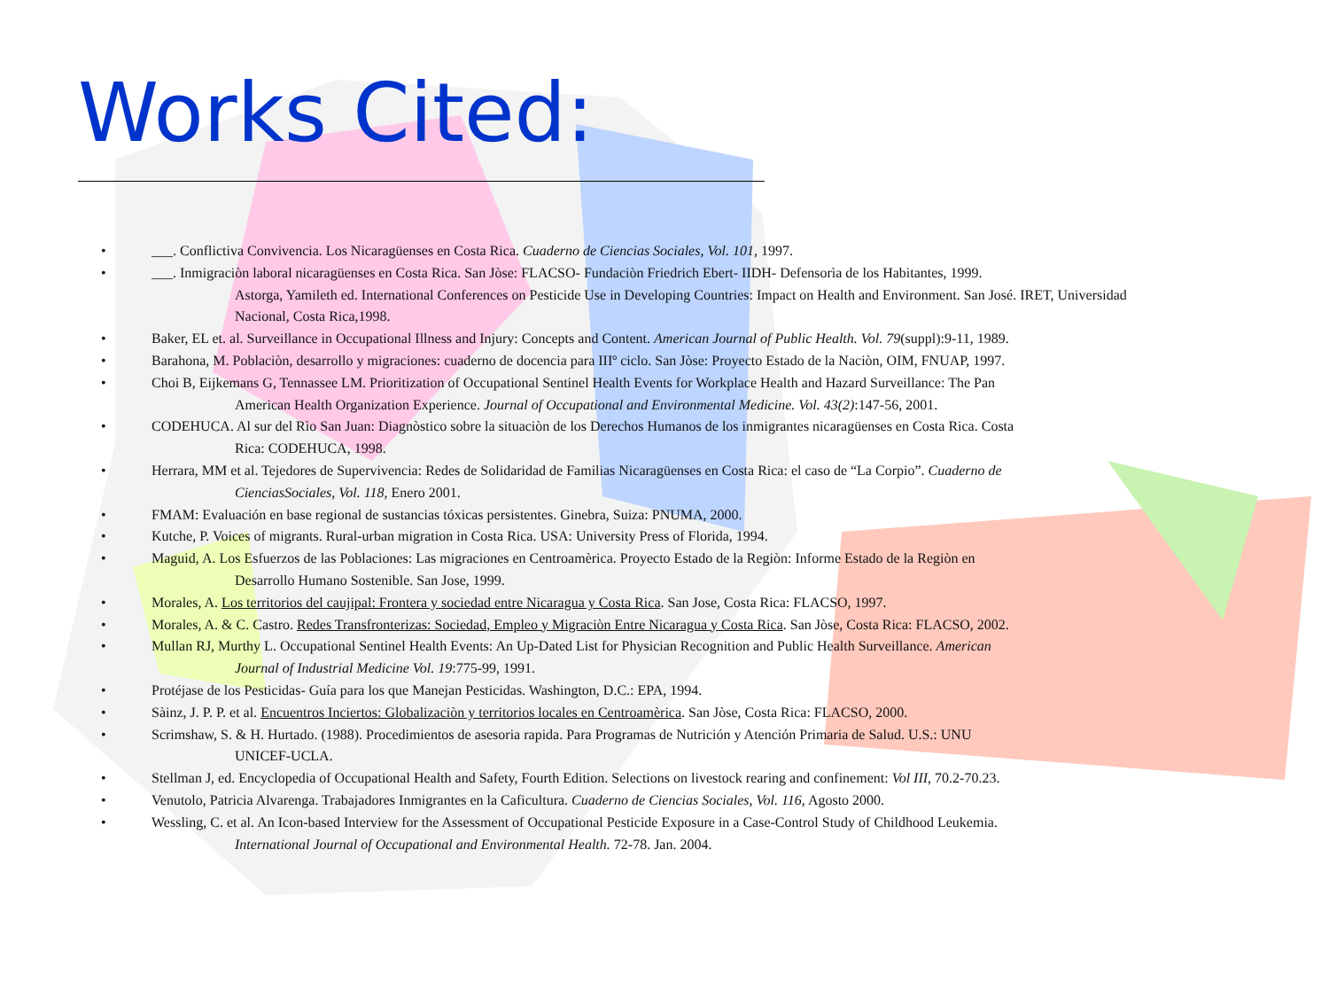Works Cited:
• ___. Conflictiva Convivencia. Los Nicaragüenses en Costa Rica. Cuaderno de Ciencias Sociales, Vol. 101, 1997.
• ___. Inmigraciòn laboral nicaragüenses en Costa Rica. San Jòse: FLACSO- Fundaciòn Friedrich Ebert- IIDH- Defensorìa de los Habitantes, 1999.
Astorga, Yamileth ed. International Conferences on Pesticide Use in Developing Countries: Impact on Health and Environment. San José. IRET, Universidad Nacional, Costa Rica,1998.
• Baker, EL et. al. Surveillance in Occupational Illness and Injury: Concepts and Content. American Journal of Public Health. Vol. 79(suppl):9-11, 1989.
• Barahona, M. Poblaciòn, desarrollo y migraciones: cuaderno de docencia para IIIº ciclo. San Jòse: Proyecto Estado de la Naciòn, OIM, FNUAP, 1997.
• Choi B, Eijkemans G, Tennassee LM. Prioritization of Occupational Sentinel Health Events for Workplace Health and Hazard Surveillance: The Pan
American Health Organization Experience. Journal of Occupational and Environmental Medicine. Vol. 43(2):147-56, 2001.
• CODEHUCA. Al sur del Rìo San Juan: Diagnòstico sobre la situaciòn de los Derechos Humanos de los inmigrantes nicaragüenses en Costa Rica. Costa
Rica: CODEHUCA, 1998.
• Herrara, MM et al. Tejedores de Supervivencia: Redes de Solidaridad de Familias Nicaragüenses en Costa Rica: el caso de “La Corpio”. Cuaderno de
CienciasSociales, Vol. 118, Enero 2001.
• FMAM: Evaluación en base regional de sustancias tóxicas persistentes. Ginebra, Suiza: PNUMA, 2000.
• Kutche, P. Voices of migrants. Rural-urban migration in Costa Rica. USA: University Press of Florida, 1994.
• Maguid, A. Los Esfuerzos de las Poblaciones: Las migraciones en Centroamèrica. Proyecto Estado de la Regiòn: Informe Estado de la Regiòn en
Desarrollo Humano Sostenible. San Jose, 1999.
• Morales, A. Los territorios del caujipal: Frontera y sociedad entre Nicaragua y Costa Rica. San Jose, Costa Rica: FLACSO, 1997.
• Morales, A. & C. Castro. Redes Transfronterizas: Sociedad, Empleo y Migraciòn Entre Nicaragua y Costa Rica. San Jòse, Costa Rica: FLACSO, 2002.
• Mullan RJ, Murthy L. Occupational Sentinel Health Events: An Up-Dated List for Physician Recognition and Public Health Surveillance. American
Journal of Industrial Medicine Vol. 19:775-99, 1991.
• Protéjase de los Pesticidas- Guía para los que Manejan Pesticidas. Washington, D.C.: EPA, 1994.
• Sàinz, J. P. P. et al. Encuentros Inciertos: Globalizaciòn y territorios locales en Centroamèrica. San Jòse, Costa Rica: FLACSO, 2000.
• Scrimshaw, S. & H. Hurtado. (1988). Procedimientos de asesoria rapida. Para Programas de Nutrición y Atención Primaria de Salud. U.S.: UNU
UNICEF-UCLA.
• Stellman J, ed. Encyclopedia of Occupational Health and Safety, Fourth Edition. Selections on livestock rearing and confinement: Vol III, 70.2-70.23.
• Venutolo, Patricia Alvarenga. Trabajadores Inmigrantes en la Caficultura. Cuaderno de Ciencias Sociales, Vol. 116, Agosto 2000.
• Wessling, C. et al. An Icon-based Interview for the Assessment of Occupational Pesticide Exposure in a Case-Control Study of Childhood Leukemia.
International Journal of Occupational and Environmental Health. 72-78. Jan. 2004.